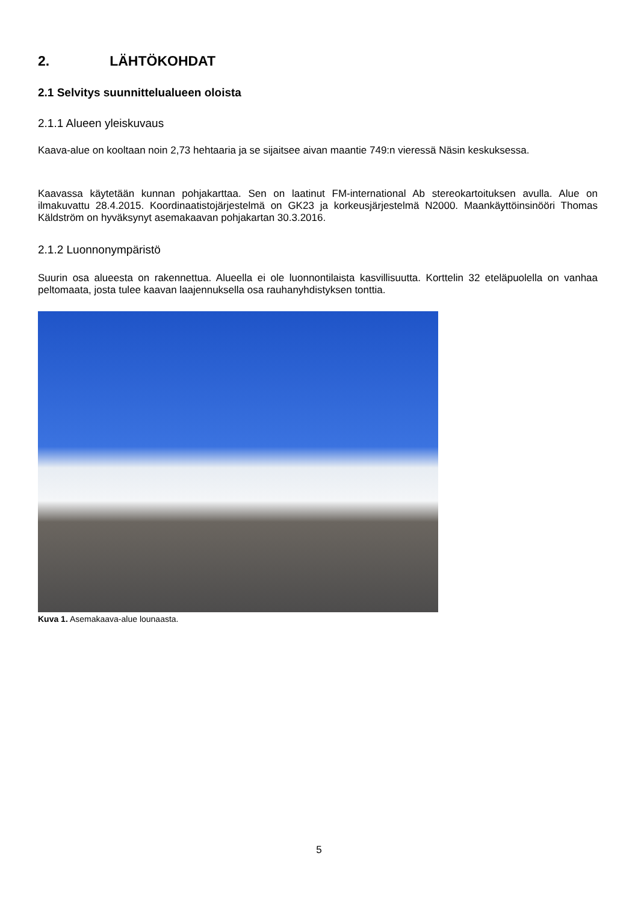2. LÄHTÖKOHDAT
2.1 Selvitys suunnittelualueen oloista
2.1.1 Alueen yleiskuvaus
Kaava-alue on kooltaan noin 2,73 hehtaaria ja se sijaitsee aivan maantie 749:n vieressä Näsin keskuksessa.
Kaavassa käytetään kunnan pohjakarttaa. Sen on laatinut FM-international Ab stereokartoituksen avulla. Alue on ilmakuvattu 28.4.2015. Koordinaatistojärjestelmä on GK23 ja korkeusjärjestelmä N2000. Maankäyttöinsinööri Thomas Käldström on hyväksynyt asemakaavan pohjakartan 30.3.2016.
2.1.2 Luonnonympäristö
Suurin osa alueesta on rakennettua. Alueella ei ole luonnontilaista kasvillisuutta. Korttelin 32 eteläpuolella on vanhaa peltomaata, josta tulee kaavan laajennuksella osa rauhanyhdistyksen tonttia.
Kuva 1. Asemakaava-alue lounaasta.
5